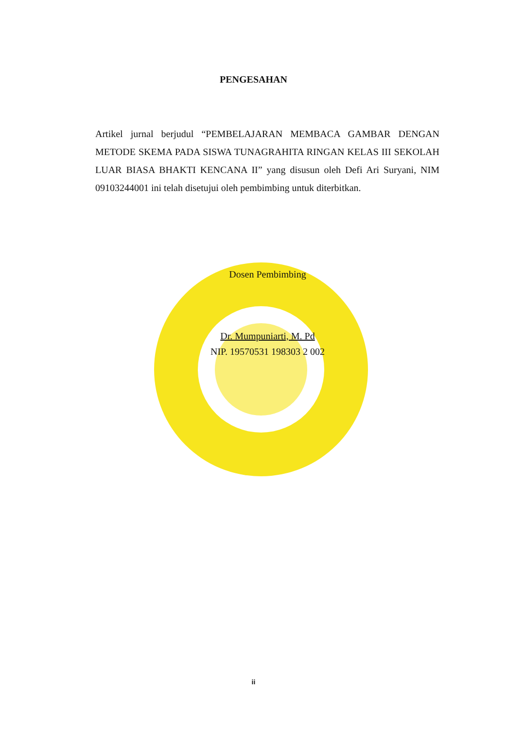PENGESAHAN
Artikel jurnal berjudul “PEMBELAJARAN MEMBACA GAMBAR DENGAN METODE SKEMA PADA SISWA TUNAGRAHITA RINGAN KELAS III SEKOLAH LUAR BIASA BHAKTI KENCANA II” yang disusun oleh Defi Ari Suryani, NIM 09103244001 ini telah disetujui oleh pembimbing untuk diterbitkan.
Dosen Pembimbing
Dr. Mumpuniarti, M. Pd
NIP. 19570531 198303 2 002
ii